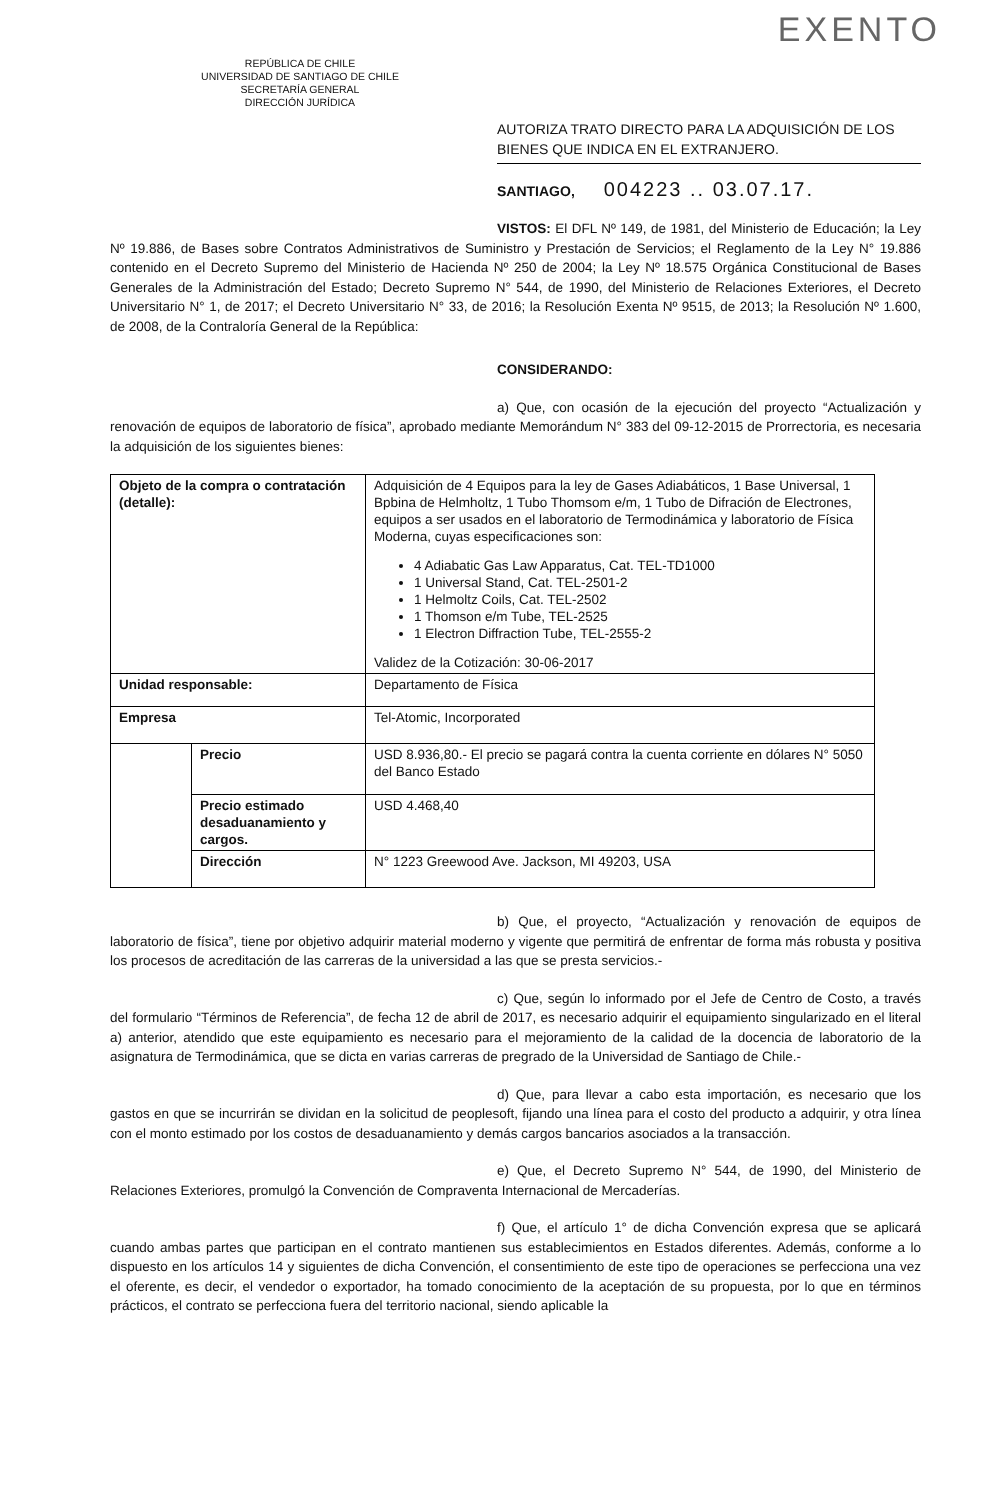EXENTO
REPÚBLICA DE CHILE
UNIVERSIDAD DE SANTIAGO DE CHILE
SECRETARÍA GENERAL
DIRECCIÓN JURÍDICA
AUTORIZA TRATO DIRECTO PARA LA ADQUISICIÓN DE LOS BIENES QUE INDICA EN EL EXTRANJERO.
SANTIAGO, 004223 .. 03.07.17.
VISTOS: El DFL Nº 149, de 1981, del Ministerio de Educación; la Ley Nº 19.886, de Bases sobre Contratos Administrativos de Suministro y Prestación de Servicios; el Reglamento de la Ley N° 19.886 contenido en el Decreto Supremo del Ministerio de Hacienda Nº 250 de 2004; la Ley Nº 18.575 Orgánica Constitucional de Bases Generales de la Administración del Estado; Decreto Supremo N° 544, de 1990, del Ministerio de Relaciones Exteriores, el Decreto Universitario N° 1, de 2017; el Decreto Universitario N° 33, de 2016; la Resolución Exenta Nº 9515, de 2013; la Resolución Nº 1.600, de 2008, de la Contraloría General de la República:
CONSIDERANDO:
a) Que, con ocasión de la ejecución del proyecto “Actualización y renovación de equipos de laboratorio de física”, aprobado mediante Memorándum N° 383 del 09-12-2015 de Prorrectoria, es necesaria la adquisición de los siguientes bienes:
| Objeto de la compra o contratación (detalle): | | Adquisición de 4 Equipos para la ley de Gases Adiabáticos, 1 Base Universal, 1 Bpbina de Helmholtz, 1 Tubo Thomsom e/m, 1 Tubo de Difración de Electrones, equipos a ser usados en el laboratorio de Termodinámica y laboratorio de Física Moderna, cuyas especificaciones son: 4 Adiabatic Gas Law Apparatus, Cat. TEL-TD1000 1 Universal Stand, Cat. TEL-2501-2 1 Helmoltz Coils, Cat. TEL-2502 1 Thomson e/m Tube, TEL-2525 1 Electron Diffraction Tube, TEL-2555-2 Validez de la Cotización: 30-06-2017 |
| Unidad responsable: | | Departamento de Física |
| Empresa | | Tel-Atomic, Incorporated |
| | Precio | USD 8.936,80.- El precio se pagará contra la cuenta corriente en dólares N° 5050 del Banco Estado |
| | Precio estimado desaduanamiento y cargos. | USD 4.468,40 |
| | Dirección | N° 1223 Greewood Ave. Jackson, MI 49203, USA |
b) Que, el proyecto, “Actualización y renovación de equipos de laboratorio de física”, tiene por objetivo adquirir material moderno y vigente que permitirá de enfrentar de forma más robusta y positiva los procesos de acreditación de las carreras de la universidad a las que se presta servicios.-
c) Que, según lo informado por el Jefe de Centro de Costo, a través del formulario “Términos de Referencia”, de fecha 12 de abril de 2017, es necesario adquirir el equipamiento singularizado en el literal a) anterior, atendido que este equipamiento es necesario para el mejoramiento de la calidad de la docencia de laboratorio de la asignatura de Termodinámica, que se dicta en varias carreras de pregrado de la Universidad de Santiago de Chile.-
d) Que, para llevar a cabo esta importación, es necesario que los gastos en que se incurrirán se dividan en la solicitud de peoplesoft, fijando una línea para el costo del producto a adquirir, y otra línea con el monto estimado por los costos de desaduanamiento y demás cargos bancarios asociados a la transacción.
e) Que, el Decreto Supremo N° 544, de 1990, del Ministerio de Relaciones Exteriores, promulgó la Convención de Compraventa Internacional de Mercaderías.
f) Que, el artículo 1° de dicha Convención expresa que se aplicará cuando ambas partes que participan en el contrato mantienen sus establecimientos en Estados diferentes. Además, conforme a lo dispuesto en los artículos 14 y siguientes de dicha Convención, el consentimiento de este tipo de operaciones se perfecciona una vez el oferente, es decir, el vendedor o exportador, ha tomado conocimiento de la aceptación de su propuesta, por lo que en términos prácticos, el contrato se perfecciona fuera del territorio nacional, siendo aplicable la